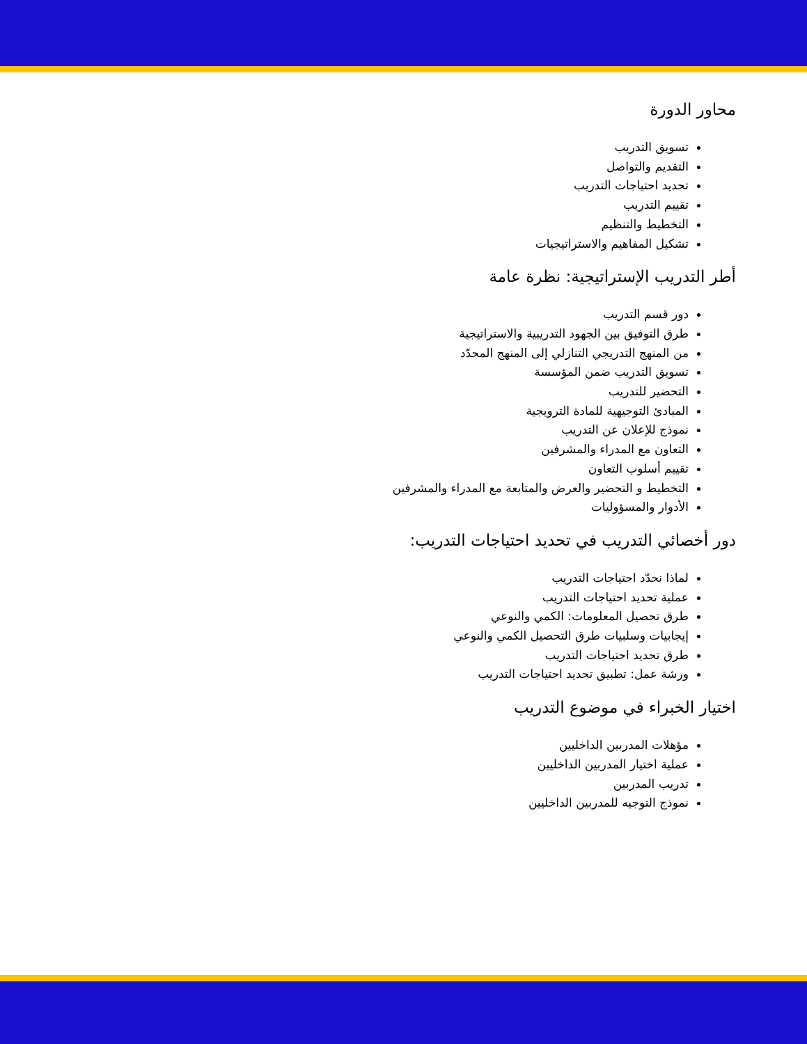محاور الدورة
تسويق التدريب
التقديم والتواصل
تحديد احتياجات التدريب
تقييم التدريب
التخطيط والتنظيم
تشكيل المفاهيم والاستراتيجيات
أطر التدريب الإستراتيجية: نظرة عامة
دور قسم التدريب
طرق التوفيق بين الجهود التدريبية والاستراتيجية
من المنهج التدريجي التنازلي إلى المنهج المحدّد
تسويق التدريب ضمن المؤسسة
التحضير للتدريب
المبادئ التوجيهية للمادة الترويجية
نموذج للإعلان عن التدريب
التعاون مع المدراء والمشرفين
تقييم أسلوب التعاون
التخطيط و التحضير والعرض والمتابعة مع المدراء والمشرفين
الأدوار والمسؤوليات
دور أخصائي التدريب في تحديد احتياجات التدريب:
لماذا نحدّد احتياجات التدريب
عملية تحديد احتياجات التدريب
طرق تحصيل المعلومات: الكمي والنوعي
إيجابيات وسلبيات طرق التحصيل الكمي والنوعي
طرق تحديد احتياجات التدريب
ورشة عمل: تطبيق تحديد احتياجات التدريب
اختيار الخبراء في موضوع التدريب
مؤهلات المدربين الداخليين
عملية اختيار المدربين الداخليين
تدريب المدربين
نموذج التوجيه للمدربين الداخليين